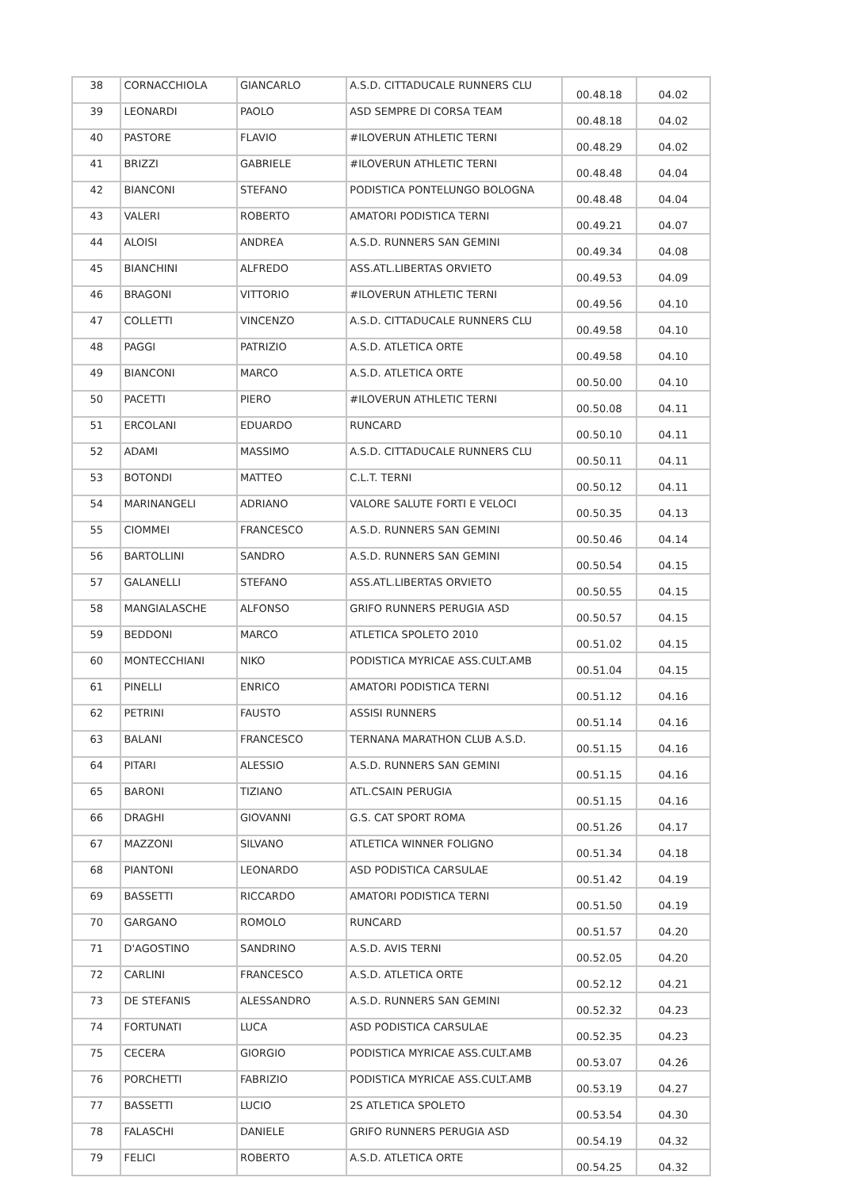| 38 | CORNACCHIOLA | GIANCARLO | A.S.D. CITTADUCALE RUNNERS CLU | 00.48.18 | 04.02 |
| 39 | LEONARDI | PAOLO | ASD SEMPRE DI CORSA TEAM | 00.48.18 | 04.02 |
| 40 | PASTORE | FLAVIO | #ILOVERUN ATHLETIC TERNI | 00.48.29 | 04.02 |
| 41 | BRIZZI | GABRIELE | #ILOVERUN ATHLETIC TERNI | 00.48.48 | 04.04 |
| 42 | BIANCONI | STEFANO | PODISTICA PONTELUNGO BOLOGNA | 00.48.48 | 04.04 |
| 43 | VALERI | ROBERTO | AMATORI PODISTICA TERNI | 00.49.21 | 04.07 |
| 44 | ALOISI | ANDREA | A.S.D. RUNNERS SAN GEMINI | 00.49.34 | 04.08 |
| 45 | BIANCHINI | ALFREDO | ASS.ATL.LIBERTAS ORVIETO | 00.49.53 | 04.09 |
| 46 | BRAGONI | VITTORIO | #ILOVERUN ATHLETIC TERNI | 00.49.56 | 04.10 |
| 47 | COLLETTI | VINCENZO | A.S.D. CITTADUCALE RUNNERS CLU | 00.49.58 | 04.10 |
| 48 | PAGGI | PATRIZIO | A.S.D. ATLETICA ORTE | 00.49.58 | 04.10 |
| 49 | BIANCONI | MARCO | A.S.D. ATLETICA ORTE | 00.50.00 | 04.10 |
| 50 | PACETTI | PIERO | #ILOVERUN ATHLETIC TERNI | 00.50.08 | 04.11 |
| 51 | ERCOLANI | EDUARDO | RUNCARD | 00.50.10 | 04.11 |
| 52 | ADAMI | MASSIMO | A.S.D. CITTADUCALE RUNNERS CLU | 00.50.11 | 04.11 |
| 53 | BOTONDI | MATTEO | C.L.T. TERNI | 00.50.12 | 04.11 |
| 54 | MARINANGELI | ADRIANO | VALORE SALUTE FORTI E VELOCI | 00.50.35 | 04.13 |
| 55 | CIOMMEI | FRANCESCO | A.S.D. RUNNERS SAN GEMINI | 00.50.46 | 04.14 |
| 56 | BARTOLLINI | SANDRO | A.S.D. RUNNERS SAN GEMINI | 00.50.54 | 04.15 |
| 57 | GALANELLI | STEFANO | ASS.ATL.LIBERTAS ORVIETO | 00.50.55 | 04.15 |
| 58 | MANGIALASCHE | ALFONSO | GRIFO RUNNERS PERUGIA ASD | 00.50.57 | 04.15 |
| 59 | BEDDONI | MARCO | ATLETICA SPOLETO 2010 | 00.51.02 | 04.15 |
| 60 | MONTECCHIANI | NIKO | PODISTICA MYRICAE ASS.CULT.AMB | 00.51.04 | 04.15 |
| 61 | PINELLI | ENRICO | AMATORI PODISTICA TERNI | 00.51.12 | 04.16 |
| 62 | PETRINI | FAUSTO | ASSISI RUNNERS | 00.51.14 | 04.16 |
| 63 | BALANI | FRANCESCO | TERNANA MARATHON CLUB A.S.D. | 00.51.15 | 04.16 |
| 64 | PITARI | ALESSIO | A.S.D. RUNNERS SAN GEMINI | 00.51.15 | 04.16 |
| 65 | BARONI | TIZIANO | ATL.CSAIN PERUGIA | 00.51.15 | 04.16 |
| 66 | DRAGHI | GIOVANNI | G.S. CAT SPORT ROMA | 00.51.26 | 04.17 |
| 67 | MAZZONI | SILVANO | ATLETICA WINNER FOLIGNO | 00.51.34 | 04.18 |
| 68 | PIANTONI | LEONARDO | ASD PODISTICA CARSULAE | 00.51.42 | 04.19 |
| 69 | BASSETTI | RICCARDO | AMATORI PODISTICA TERNI | 00.51.50 | 04.19 |
| 70 | GARGANO | ROMOLO | RUNCARD | 00.51.57 | 04.20 |
| 71 | D'AGOSTINO | SANDRINO | A.S.D. AVIS TERNI | 00.52.05 | 04.20 |
| 72 | CARLINI | FRANCESCO | A.S.D. ATLETICA ORTE | 00.52.12 | 04.21 |
| 73 | DE STEFANIS | ALESSANDRO | A.S.D. RUNNERS SAN GEMINI | 00.52.32 | 04.23 |
| 74 | FORTUNATI | LUCA | ASD PODISTICA CARSULAE | 00.52.35 | 04.23 |
| 75 | CECERA | GIORGIO | PODISTICA MYRICAE ASS.CULT.AMB | 00.53.07 | 04.26 |
| 76 | PORCHETTI | FABRIZIO | PODISTICA MYRICAE ASS.CULT.AMB | 00.53.19 | 04.27 |
| 77 | BASSETTI | LUCIO | 2S ATLETICA SPOLETO | 00.53.54 | 04.30 |
| 78 | FALASCHI | DANIELE | GRIFO RUNNERS PERUGIA ASD | 00.54.19 | 04.32 |
| 79 | FELICI | ROBERTO | A.S.D. ATLETICA ORTE | 00.54.25 | 04.32 |